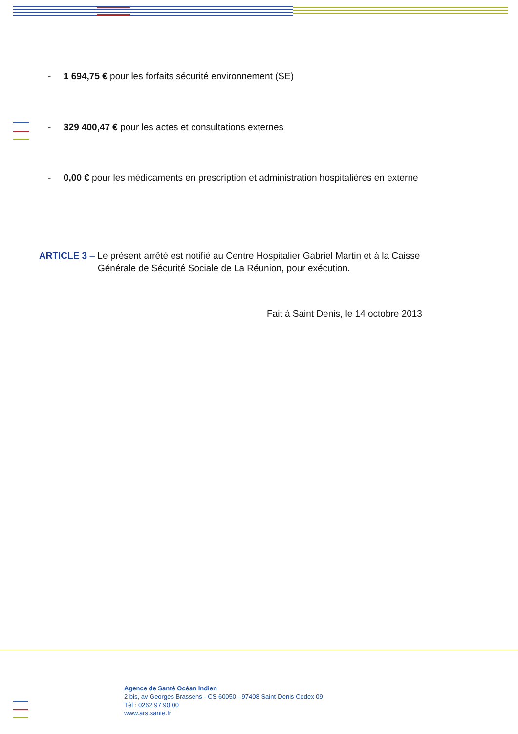- 1 694,75 € pour les forfaits sécurité environnement (SE)
- 329 400,47 € pour les actes et consultations externes
- 0,00 € pour les médicaments en prescription et administration hospitalières en externe
ARTICLE 3 – Le présent arrêté est notifié au Centre Hospitalier Gabriel Martin et à la Caisse
Générale de Sécurité Sociale de La Réunion, pour exécution.
Fait à Saint Denis, le 14 octobre 2013
Agence de Santé Océan Indien
2 bis, av Georges Brassens - CS 60050 - 97408 Saint-Denis Cedex 09
Tèl : 0262 97 90 00
www.ars.sante.fr